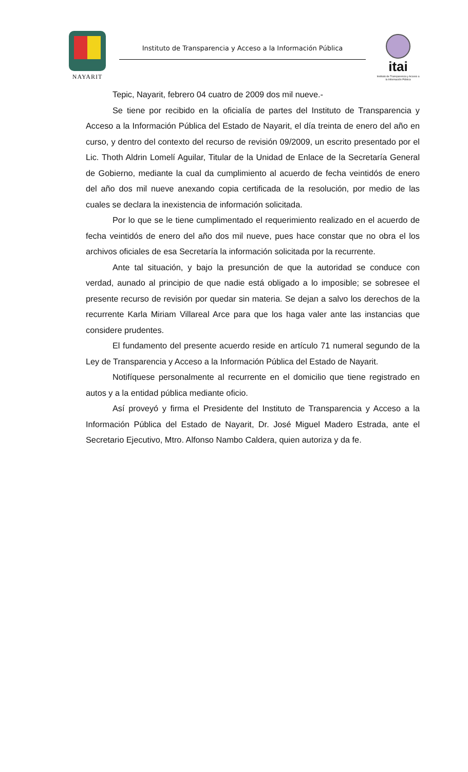NAYARIT
Instituto de Transparencia y Acceso a la Información Pública
itai
Instituto de Transparencia y Acceso a la Información Pública
Tepic, Nayarit, febrero 04 cuatro de 2009 dos mil nueve.-
Se tiene por recibido en la oficialía de partes del Instituto de Transparencia y Acceso a la Información Pública del Estado de Nayarit, el día treinta de enero del año en curso, y dentro del contexto del recurso de revisión 09/2009, un escrito presentado por el Lic. Thoth Aldrin Lomelí Aguilar, Titular de la Unidad de Enlace de la Secretaría General de Gobierno, mediante la cual da cumplimiento al acuerdo de fecha veintidós de enero del año dos mil nueve anexando copia certificada de la resolución, por medio de las cuales se declara la inexistencia de información solicitada.
Por lo que se le tiene cumplimentado el requerimiento realizado en el acuerdo de fecha veintidós de enero del año dos mil nueve, pues hace constar que no obra el los archivos oficiales de esa Secretaría la información solicitada por la recurrente.
Ante tal situación, y bajo la presunción de que la autoridad se conduce con verdad, aunado al principio de que nadie está obligado a lo imposible; se sobresee el presente recurso de revisión por quedar sin materia. Se dejan a salvo los derechos de la recurrente Karla Miriam Villareal Arce para que los haga valer ante las instancias que considere prudentes.
El fundamento del presente acuerdo reside en artículo 71 numeral segundo de la Ley de Transparencia y Acceso a la Información Pública del Estado de Nayarit.
Notifíquese personalmente al recurrente en el domicilio que tiene registrado en autos y a la entidad pública mediante oficio.
Así proveyó y firma el Presidente del Instituto de Transparencia y Acceso a la Información Pública del Estado de Nayarit, Dr. José Miguel Madero Estrada, ante el Secretario Ejecutivo, Mtro. Alfonso Nambo Caldera, quien autoriza y da fe.